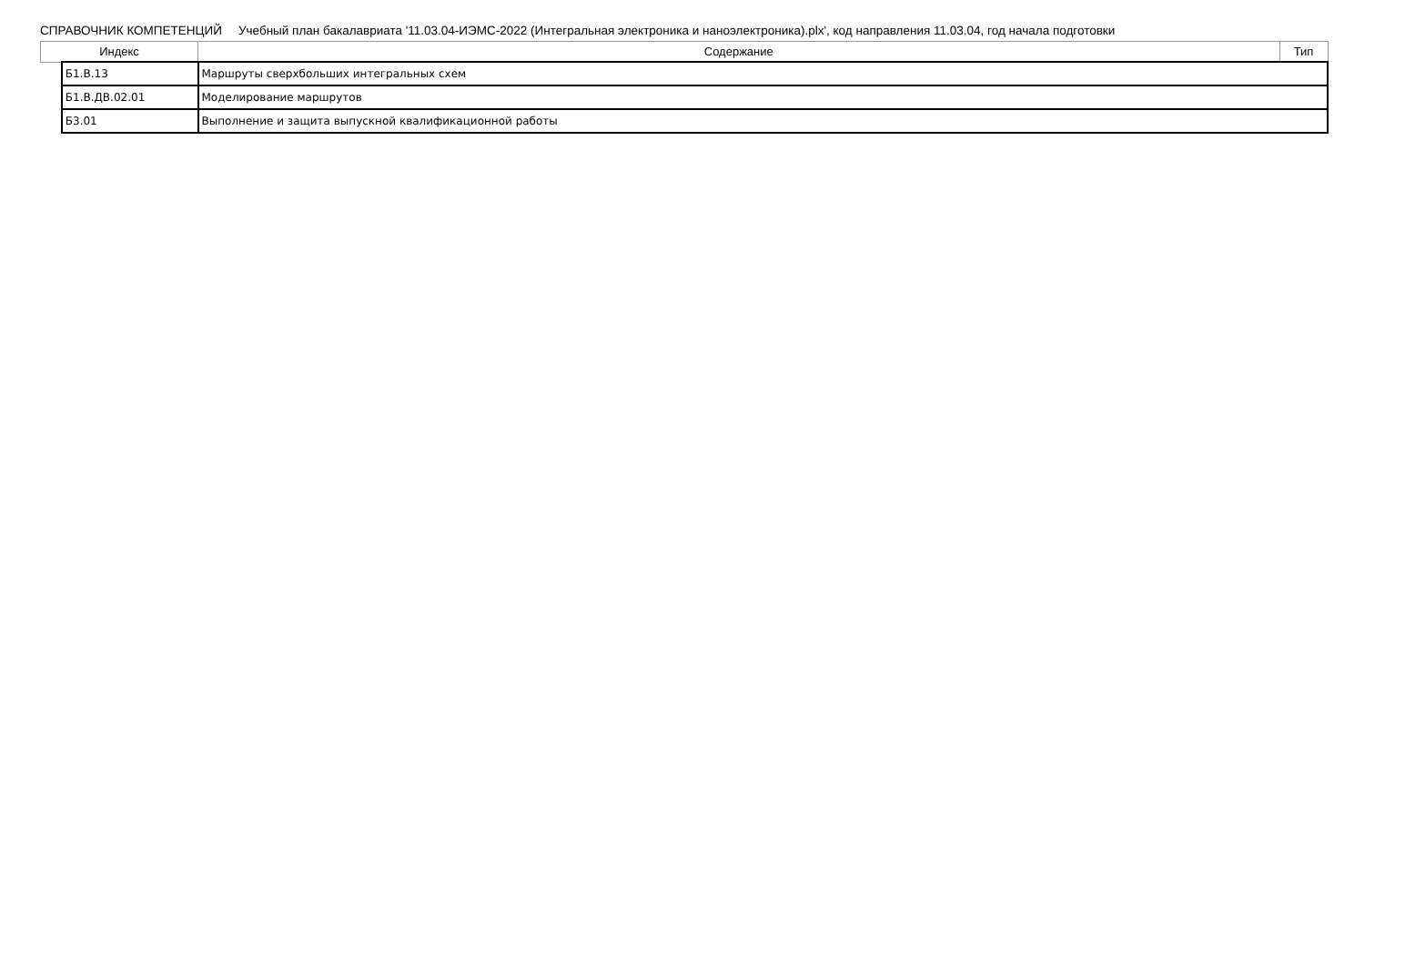СПРАВОЧНИК КОМПЕТЕНЦИЙ Учебный план бакалавриата '11.03.04-ИЭМС-2022 (Интегральная электроника и наноэлектроника).plx', код направления 11.03.04, год начала подготовки
| Индекс | | Содержание | Тип |
| --- | --- | --- | --- |
| | Б1.В.13 | Маршруты сверхбольших интегральных схем | |
| | Б1.В.ДВ.02.01 | Моделирование маршрутов | |
| | Б3.01 | Выполнение и защита выпускной квалификационной работы | |